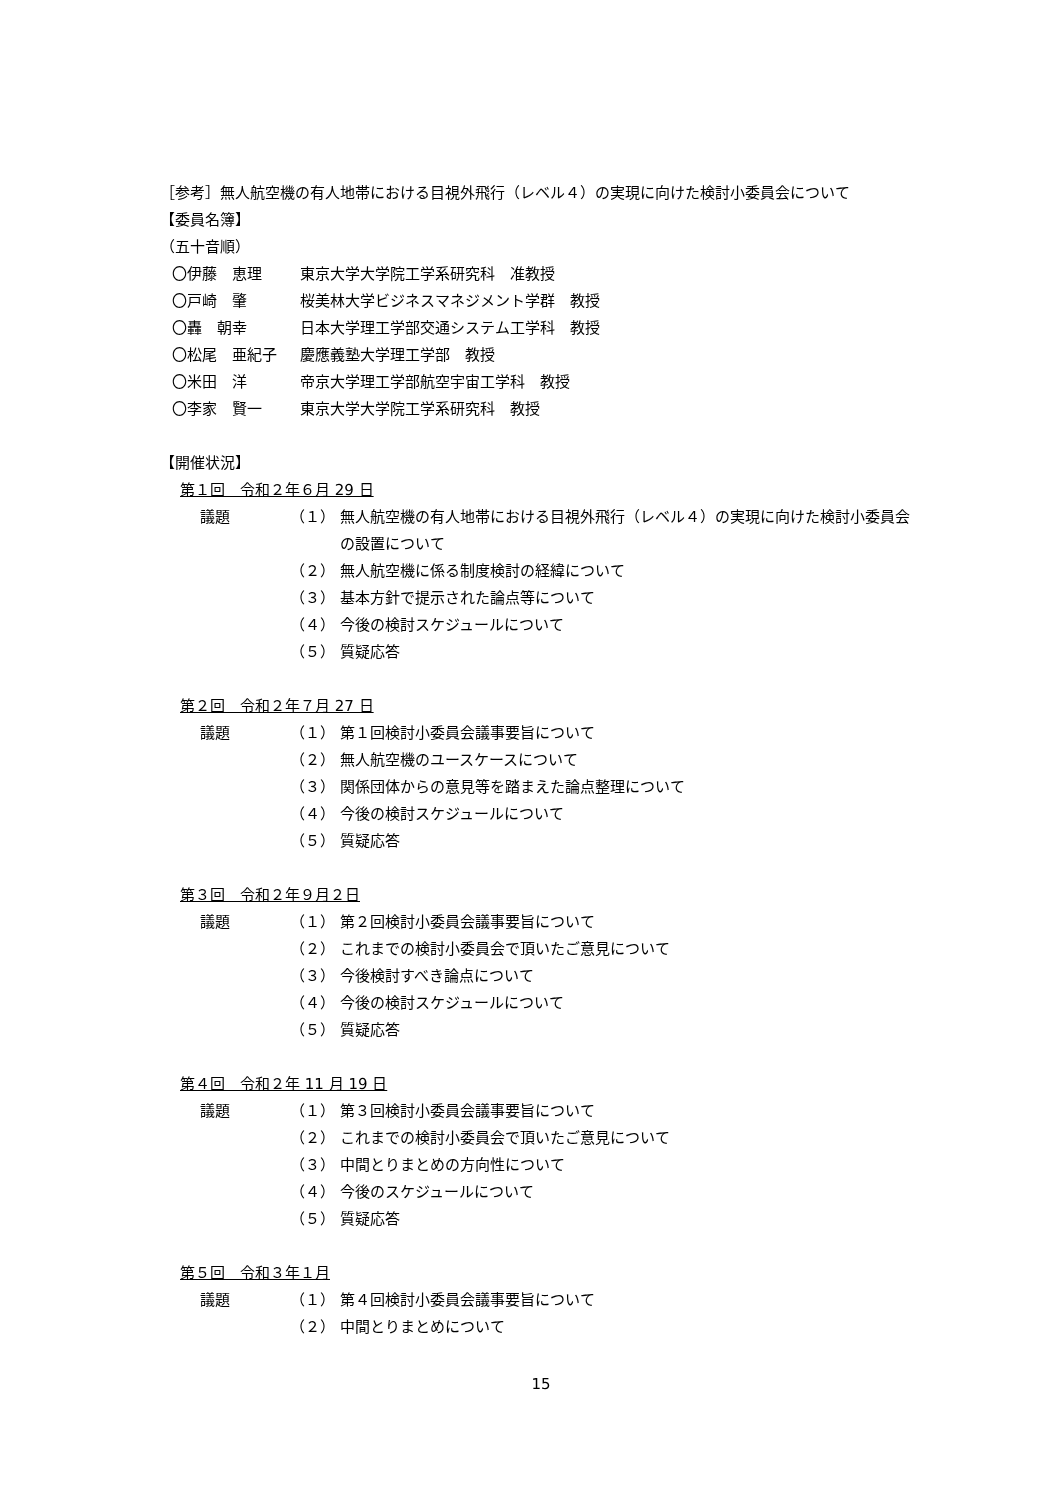［参考］無人航空機の有人地帯における目視外飛行（レベル４）の実現に向けた検討小委員会について
【委員名簿】
（五十音順）
〇伊藤　恵理 東京大学大学院工学系研究科　准教授
〇戸崎　肇 桜美林大学ビジネスマネジメント学群　教授
〇轟　朝幸 日本大学理工学部交通システム工学科　教授
〇松尾　亜紀子 慶應義塾大学理工学部　教授
〇米田　洋 帝京大学理工学部航空宇宙工学科　教授
〇李家　賢一 東京大学大学院工学系研究科　教授
【開催状況】
第１回　令和２年６月 29 日
議題 （１） 無人航空機の有人地帯における目視外飛行（レベル４）の実現に向けた検討小委員会の設置について
（２） 無人航空機に係る制度検討の経緯について
（３） 基本方針で提示された論点等について
（４） 今後の検討スケジュールについて
（５） 質疑応答
第２回　令和２年７月 27 日
議題 （１） 第１回検討小委員会議事要旨について
（２） 無人航空機のユースケースについて
（３） 関係団体からの意見等を踏まえた論点整理について
（４） 今後の検討スケジュールについて
（５） 質疑応答
第３回　令和２年９月２日
議題 （１） 第２回検討小委員会議事要旨について
（２） これまでの検討小委員会で頂いたご意見について
（３） 今後検討すべき論点について
（４） 今後の検討スケジュールについて
（５） 質疑応答
第４回　令和２年 11 月 19 日
議題 （１） 第３回検討小委員会議事要旨について
（２） これまでの検討小委員会で頂いたご意見について
（３） 中間とりまとめの方向性について
（４） 今後のスケジュールについて
（５） 質疑応答
第５回　令和３年１月
議題 （１） 第４回検討小委員会議事要旨について
（２） 中間とりまとめについて
15